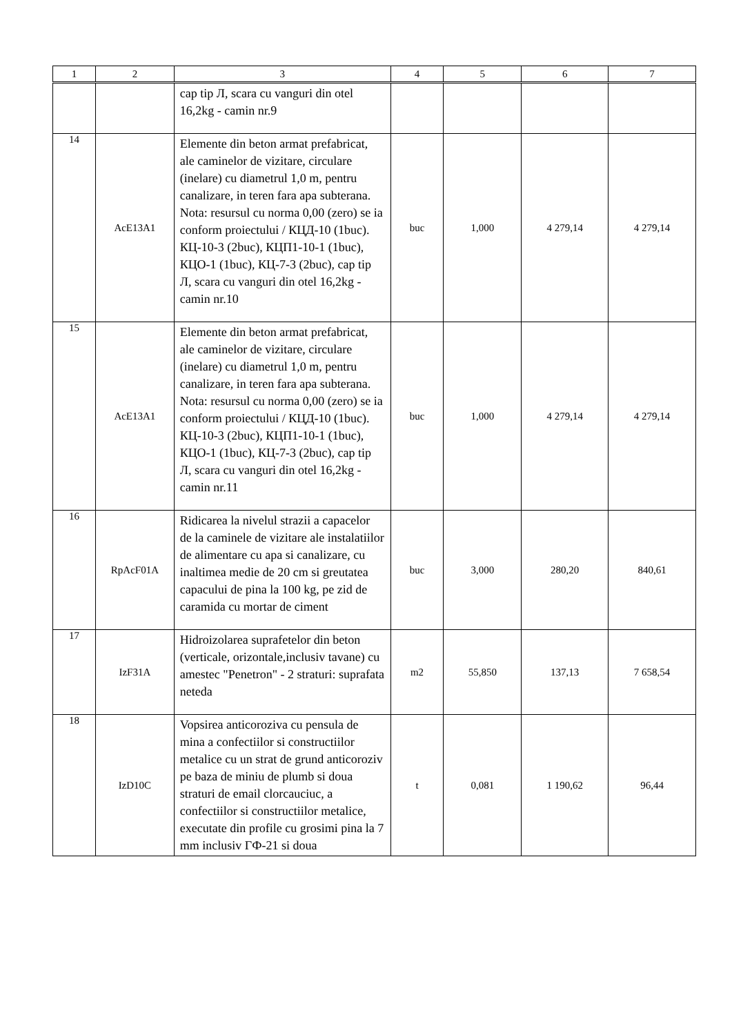| 1 | 2 | 3 | 4 | 5 | 6 | 7 |
| --- | --- | --- | --- | --- | --- | --- |
| | | cap tip Л, scara cu vanguri din otel 16,2kg - camin nr.9 | | | | |
| 14 | AcE13A1 | Elemente din beton armat prefabricat, ale caminelor de vizitare, circulare (inelare) cu diametrul 1,0 m, pentru canalizare, in teren fara apa subterana. Nota: resursul cu norma 0,00 (zero) se ia conform proiectului / КЦД-10 (1buc). КЦ-10-3 (2buc), КЦП1-10-1 (1buc), КЦО-1 (1buc), КЦ-7-3 (2buc), cap tip Л, scara cu vanguri din otel 16,2kg - camin nr.10 | buc | 1,000 | 4 279,14 | 4 279,14 |
| 15 | AcE13A1 | Elemente din beton armat prefabricat, ale caminelor de vizitare, circulare (inelare) cu diametrul 1,0 m, pentru canalizare, in teren fara apa subterana. Nota: resursul cu norma 0,00 (zero) se ia conform proiectului / КЦД-10 (1buc). КЦ-10-3 (2buc), КЦП1-10-1 (1buc), КЦО-1 (1buc), КЦ-7-3 (2buc), cap tip Л, scara cu vanguri din otel 16,2kg - camin nr.11 | buc | 1,000 | 4 279,14 | 4 279,14 |
| 16 | RpAcF01A | Ridicarea la nivelul strazii a capacelor de la caminele de vizitare ale instalatiilor de alimentare cu apa si canalizare, cu inaltimea medie de 20 cm si greutatea capacului de pina la 100 kg, pe zid de caramida cu mortar de ciment | buc | 3,000 | 280,20 | 840,61 |
| 17 | IzF31A | Hidroizolarea suprafetelor din beton (verticale, orizontale,inclusiv tavane) cu amestec "Penetron" - 2 straturi: suprafata neteda | m2 | 55,850 | 137,13 | 7 658,54 |
| 18 | IzD10C | Vopsirea anticoroziva cu pensula de mina a confectiilor si constructiilor metalice cu un strat de grund anticoroziv pe baza de miniu de plumb si doua straturi de email clorcauciuc, a confectiilor si constructiilor metalice, executate din profile cu grosimi pina la 7 mm inclusiv ГФ-21 si doua | t | 0,081 | 1 190,62 | 96,44 |